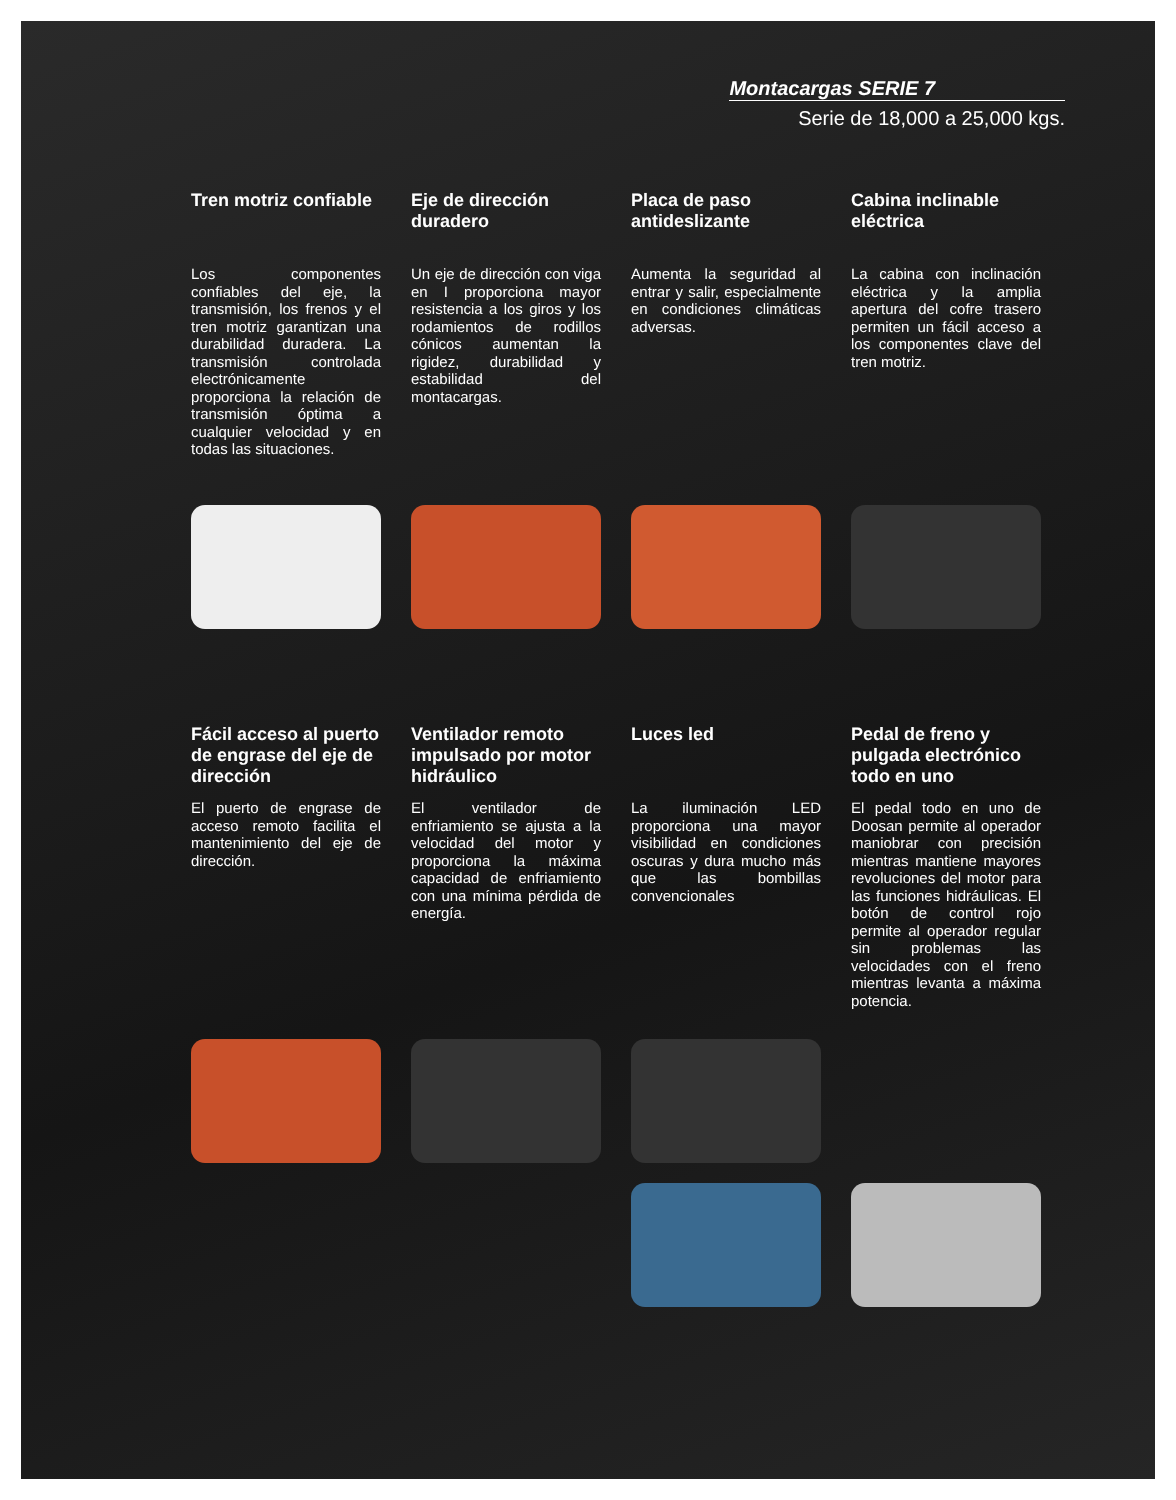Montacargas SERIE 7
Serie de 18,000 a 25,000 kgs.
Tren motriz confiable
Los componentes confiables del eje, la transmisión, los frenos y el tren motriz garantizan una durabilidad duradera. La transmisión controlada electrónicamente proporciona la relación de transmisión óptima a cualquier velocidad y en todas las situaciones.
Eje de dirección duradero
Un eje de dirección con viga en I proporciona mayor resistencia a los giros y los rodamientos de rodillos cónicos aumentan la rigidez, durabilidad y estabilidad del montacargas.
Placa de paso antideslizante
Aumenta la seguridad al entrar y salir, especialmente en condiciones climáticas adversas.
Cabina inclinable eléctrica
La cabina con inclinación eléctrica y la amplia apertura del cofre trasero permiten un fácil acceso a los componentes clave del tren motriz.
Fácil acceso al puerto de engrase del eje de dirección
El puerto de engrase de acceso remoto facilita el mantenimiento del eje de dirección.
Ventilador remoto impulsado por motor hidráulico
El ventilador de enfriamiento se ajusta a la velocidad del motor y proporciona la máxima capacidad de enfriamiento con una mínima pérdida de energía.
Luces led
La iluminación LED proporciona una mayor visibilidad en condiciones oscuras y dura mucho más que las bombillas convencionales
Pedal de freno y pulgada electrónico todo en uno
El pedal todo en uno de Doosan permite al operador maniobrar con precisión mientras mantiene mayores revoluciones del motor para las funciones hidráulicas. El botón de control rojo permite al operador regular sin problemas las velocidades con el freno mientras levanta a máxima potencia.